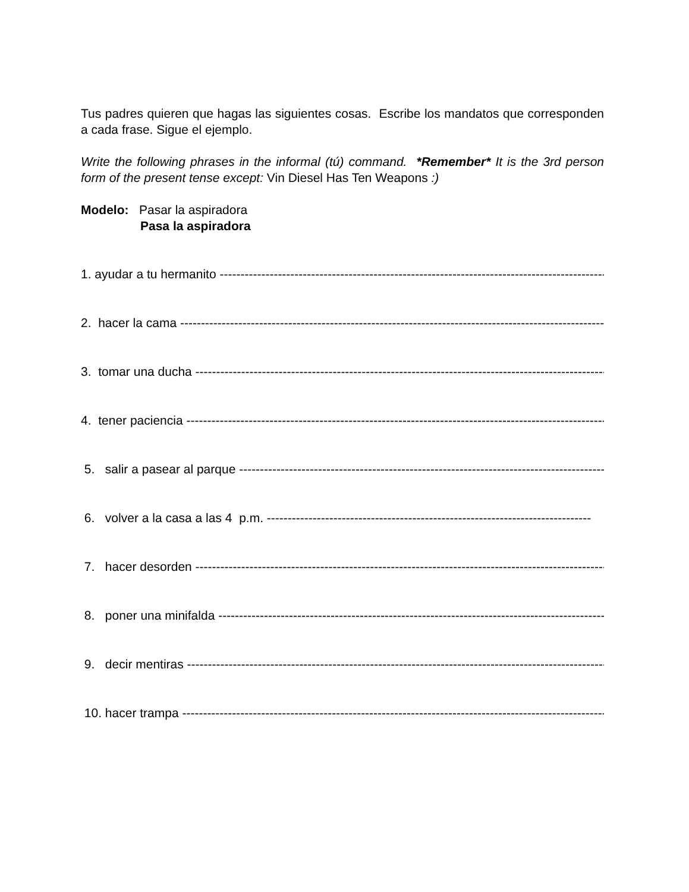Tus padres quieren que hagas las siguientes cosas. Escribe los mandatos que corresponden a cada frase. Sigue el ejemplo.
Write the following phrases in the informal (tú) command. *Remember* It is the 3rd person form of the present tense except: Vin Diesel Has Ten Weapons :)
Modelo: Pasar la aspiradora
Pasa la aspiradora
1. ayudar a tu hermanito ------------------------------------------------------------------------------------------------------
2. hacer la cama ------------------------------------------------------------------------------------------------------------
3. tomar una ducha ------------------------------------------------------------------------------------------------------
4. tener paciencia ------------------------------------------------------------------------------------------------------------
5. salir a pasear al parque --------------------------------------------------------------------------------------------
6. volver a la casa a las 4 p.m. ------------------------------------------------------------------------------
7. hacer desorden ------------------------------------------------------------------------------------------------------
8. poner una minifalda --------------------------------------------------------------------------------------------------
9. decir mentiras ---------------------------------------------------------------------------------------------------------
10. hacer trampa --------------------------------------------------------------------------------------------------------